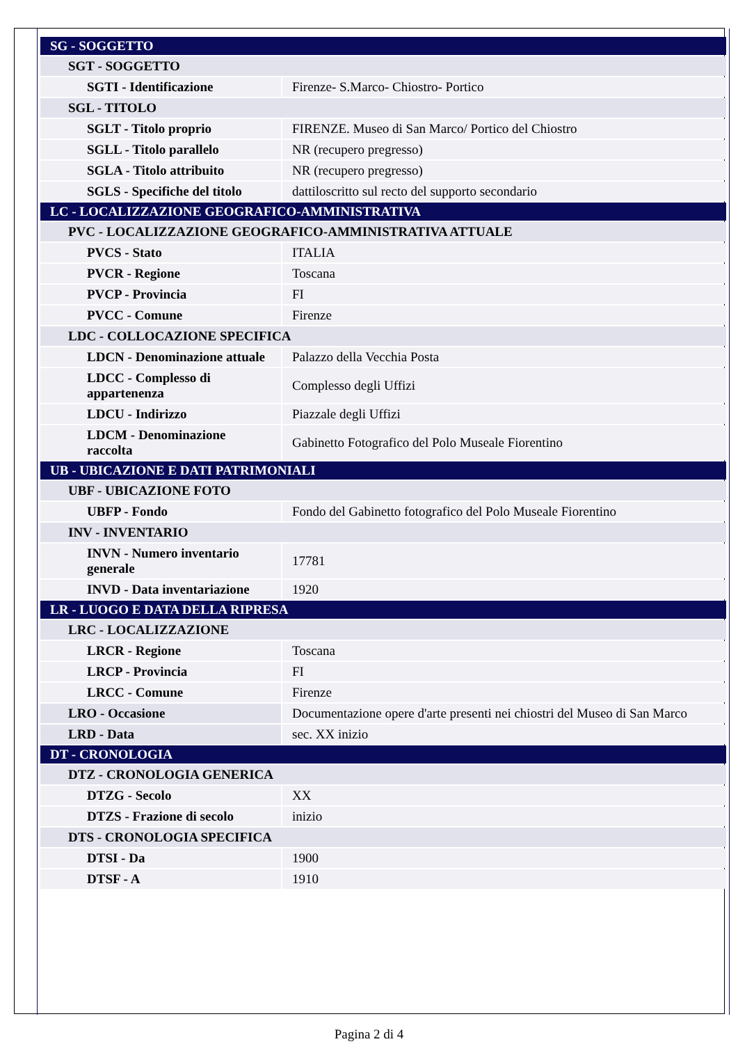| SG - SOGGETTO | |
| SGT - SOGGETTO | |
| SGTI - Identificazione | Firenze- S.Marco- Chiostro- Portico |
| SGL - TITOLO | |
| SGLT - Titolo proprio | FIRENZE. Museo di San Marco/ Portico del Chiostro |
| SGLL - Titolo parallelo | NR (recupero pregresso) |
| SGLA - Titolo attribuito | NR (recupero pregresso) |
| SGLS - Specifiche del titolo | dattiloscritto sul recto del supporto secondario |
| LC - LOCALIZZAZIONE GEOGRAFICO-AMMINISTRATIVA | |
| PVC - LOCALIZZAZIONE GEOGRAFICO-AMMINISTRATIVA ATTUALE | |
| PVCS - Stato | ITALIA |
| PVCR - Regione | Toscana |
| PVCP - Provincia | FI |
| PVCC - Comune | Firenze |
| LDC - COLLOCAZIONE SPECIFICA | |
| LDCN - Denominazione attuale | Palazzo della Vecchia Posta |
| LDCC - Complesso di appartenenza | Complesso degli Uffizi |
| LDCU - Indirizzo | Piazzale degli Uffizi |
| LDCM - Denominazione raccolta | Gabinetto Fotografico del Polo Museale Fiorentino |
| UB - UBICAZIONE E DATI PATRIMONIALI | |
| UBF - UBICAZIONE FOTO | |
| UBFP - Fondo | Fondo del Gabinetto fotografico del Polo Museale Fiorentino |
| INV - INVENTARIO | |
| INVN - Numero inventario generale | 17781 |
| INVD - Data inventariazione | 1920 |
| LR - LUOGO E DATA DELLA RIPRESA | |
| LRC - LOCALIZZAZIONE | |
| LRCR - Regione | Toscana |
| LRCP - Provincia | FI |
| LRCC - Comune | Firenze |
| LRO - Occasione | Documentazione opere d'arte presenti nei chiostri del Museo di San Marco |
| LRD - Data | sec. XX inizio |
| DT - CRONOLOGIA | |
| DTZ - CRONOLOGIA GENERICA | |
| DTZG - Secolo | XX |
| DTZS - Frazione di secolo | inizio |
| DTS - CRONOLOGIA SPECIFICA | |
| DTSI - Da | 1900 |
| DTSF - A | 1910 |
Pagina 2 di 4